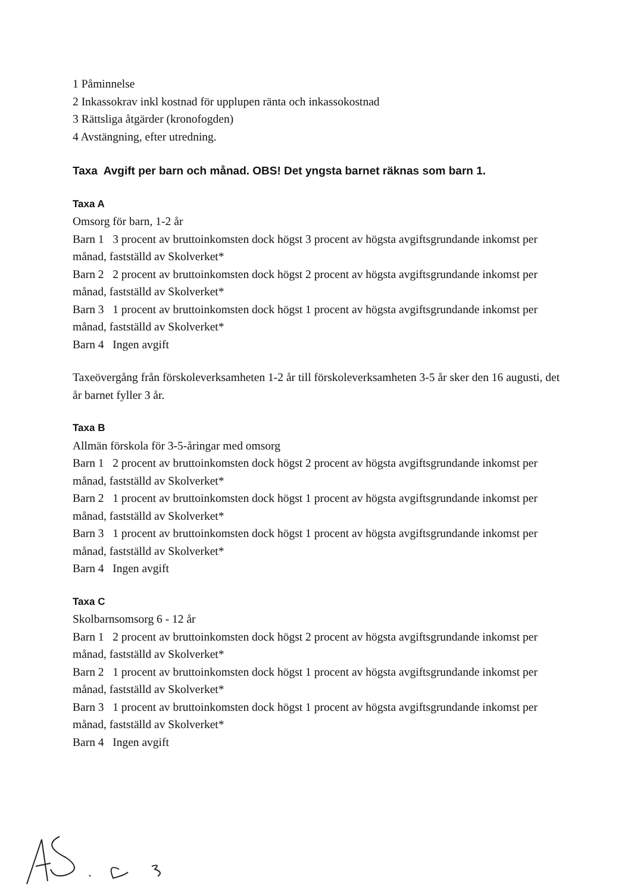1 Påminnelse
2 Inkassokrav inkl kostnad för upplupen ränta och inkassokostnad
3 Rättsliga åtgärder (kronofogden)
4 Avstängning, efter utredning.
Taxa Avgift per barn och månad. OBS! Det yngsta barnet räknas som barn 1.
Taxa A
Omsorg för barn, 1-2 år
Barn 1 3 procent av bruttoinkomsten dock högst 3 procent av högsta avgiftsgrundande inkomst per månad, fastställd av Skolverket*
Barn 2 2 procent av bruttoinkomsten dock högst 2 procent av högsta avgiftsgrundande inkomst per månad, fastställd av Skolverket*
Barn 3 1 procent av bruttoinkomsten dock högst 1 procent av högsta avgiftsgrundande inkomst per månad, fastställd av Skolverket*
Barn 4 Ingen avgift
Taxeövergång från förskoleverksamheten 1-2 år till förskoleverksamheten 3-5 år sker den 16 augusti, det år barnet fyller 3 år.
Taxa B
Allmän förskola för 3-5-åringar med omsorg
Barn 1 2 procent av bruttoinkomsten dock högst 2 procent av högsta avgiftsgrundande inkomst per månad, fastställd av Skolverket*
Barn 2 1 procent av bruttoinkomsten dock högst 1 procent av högsta avgiftsgrundande inkomst per månad, fastställd av Skolverket*
Barn 3 1 procent av bruttoinkomsten dock högst 1 procent av högsta avgiftsgrundande inkomst per månad, fastställd av Skolverket*
Barn 4 Ingen avgift
Taxa C
Skolbarnsomsorg 6 - 12 år
Barn 1 2 procent av bruttoinkomsten dock högst 2 procent av högsta avgiftsgrundande inkomst per månad, fastställd av Skolverket*
Barn 2 1 procent av bruttoinkomsten dock högst 1 procent av högsta avgiftsgrundande inkomst per månad, fastställd av Skolverket*
Barn 3 1 procent av bruttoinkomsten dock högst 1 procent av högsta avgiftsgrundande inkomst per månad, fastställd av Skolverket*
Barn 4 Ingen avgift